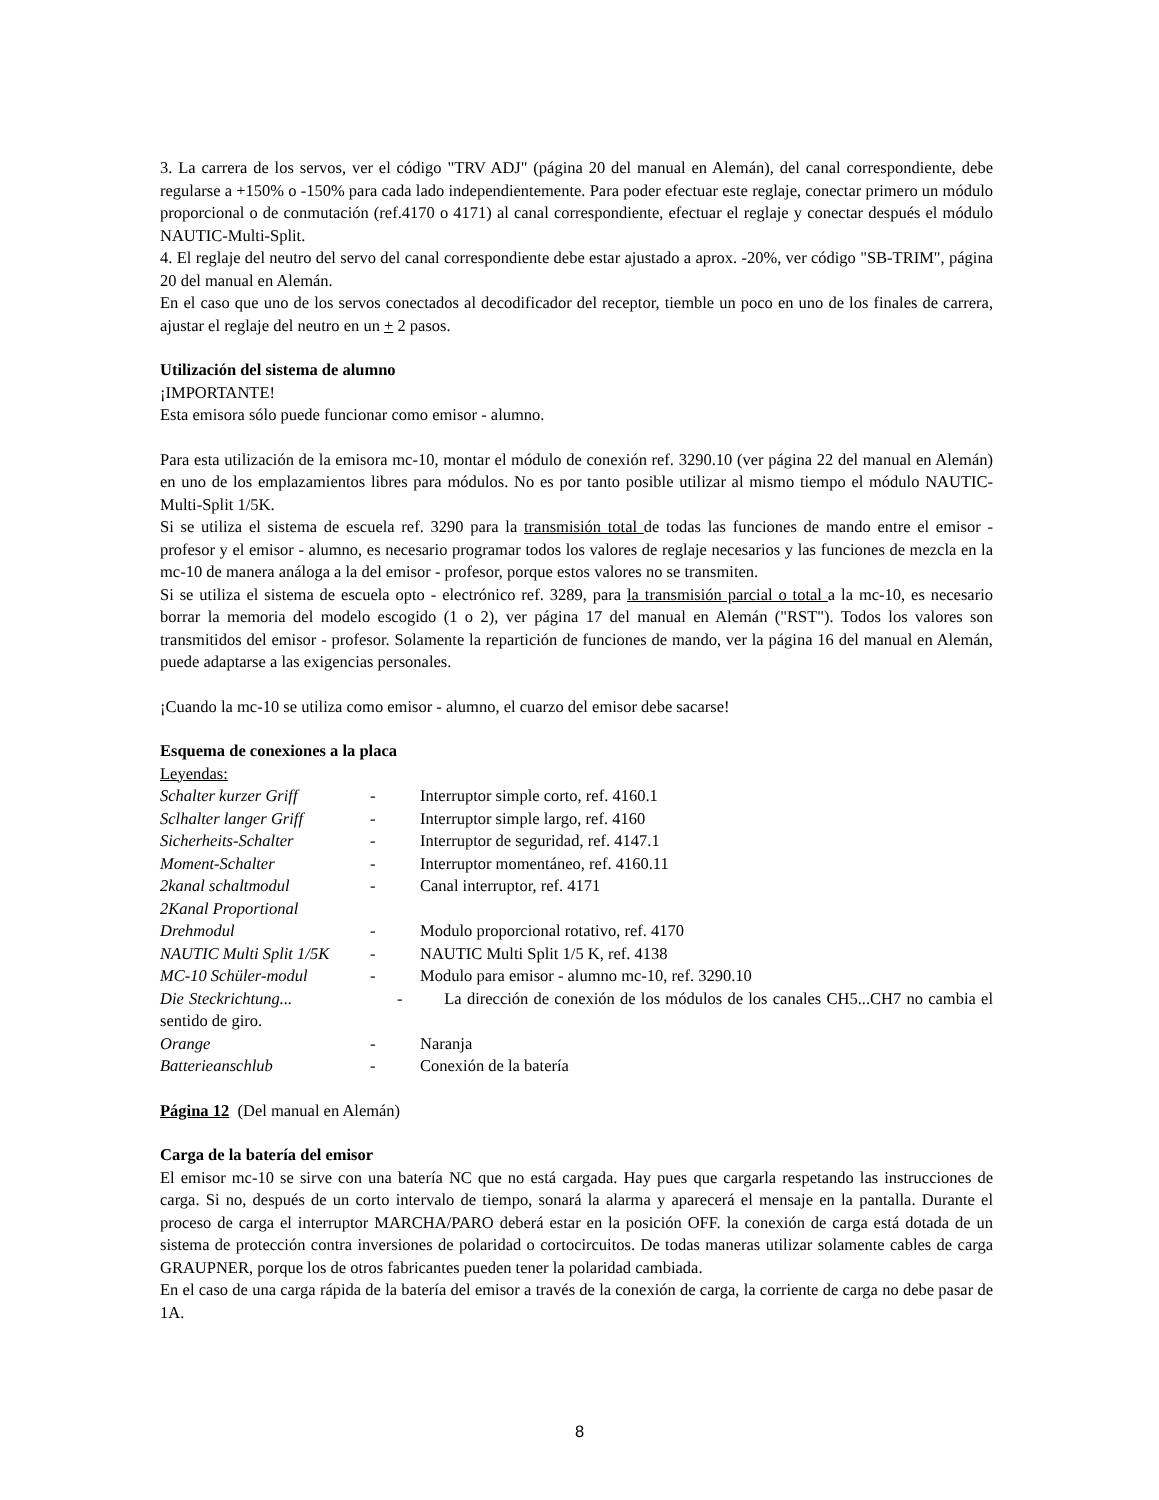3. La carrera de los servos, ver el código "TRV ADJ" (página 20 del manual en Alemán), del canal correspondiente, debe regularse a +150% o -150% para cada lado independientemente. Para poder efectuar este reglaje, conectar primero un módulo proporcional o de conmutación (ref.4170 o 4171) al canal correspondiente, efectuar el reglaje y conectar después el módulo NAUTIC-Multi-Split.
4. El reglaje del neutro del servo del canal correspondiente debe estar ajustado a aprox. -20%, ver código "SB-TRIM", página 20 del manual en Alemán.
En el caso que uno de los servos conectados al decodificador del receptor, tiemble un poco en uno de los finales de carrera, ajustar el reglaje del neutro en un + 2 pasos.
Utilización del sistema de alumno
¡IMPORTANTE!
Esta emisora sólo puede funcionar como emisor - alumno.
Para esta utilización de la emisora mc-10, montar el módulo de conexión ref. 3290.10 (ver página 22 del manual en Alemán) en uno de los emplazamientos libres para módulos. No es por tanto posible utilizar al mismo tiempo el módulo NAUTIC-Multi-Split 1/5K.
Si se utiliza el sistema de escuela ref. 3290 para la transmisión total de todas las funciones de mando entre el emisor - profesor y el emisor - alumno, es necesario programar todos los valores de reglaje necesarios y las funciones de mezcla en la mc-10 de manera análoga a la del emisor - profesor, porque estos valores no se transmiten.
Si se utiliza el sistema de escuela opto - electrónico ref. 3289, para la transmisión parcial o total a la mc-10, es necesario borrar la memoria del modelo escogido (1 o 2), ver página 17 del manual en Alemán ("RST"). Todos los valores son transmitidos del emisor - profesor. Solamente la repartición de funciones de mando, ver la página 16 del manual en Alemán, puede adaptarse a las exigencias personales.
¡Cuando la mc-10 se utiliza como emisor - alumno, el cuarzo del emisor debe sacarse!
Esquema de conexiones a la placa
Leyendas:
Schalter kurzer Griff - Interruptor simple corto, ref. 4160.1
Sclhalter langer Griff - Interruptor simple largo, ref. 4160
Sicherheits-Schalter - Interruptor de seguridad, ref. 4147.1
Moment-Schalter - Interruptor momentáneo, ref. 4160.11
2kanal schaltmodul - Canal interruptor, ref. 4171
2Kanal Proportional
Drehmodul - Modulo proporcional rotativo, ref. 4170
NAUTIC Multi Split 1/5K - NAUTIC Multi Split 1/5 K, ref. 4138
MC-10 Schüler-modul - Modulo para emisor - alumno mc-10, ref. 3290.10
Die Steckrichtung... - La dirección de conexión de los módulos de los canales CH5...CH7 no cambia el sentido de giro.
Orange - Naranja
Batterieanschlub - Conexión de la batería
Página 12 (Del manual en Alemán)
Carga de la batería del emisor
El emisor mc-10 se sirve con una batería NC que no está cargada. Hay pues que cargarla respetando las instrucciones de carga. Si no, después de un corto intervalo de tiempo, sonará la alarma y aparecerá el mensaje en la pantalla. Durante el proceso de carga el interruptor MARCHA/PARO deberá estar en la posición OFF. la conexión de carga está dotada de un sistema de protección contra inversiones de polaridad o cortocircuitos. De todas maneras utilizar solamente cables de carga GRAUPNER, porque los de otros fabricantes pueden tener la polaridad cambiada.
En el caso de una carga rápida de la batería del emisor a través de la conexión de carga, la corriente de carga no debe pasar de 1A.
8